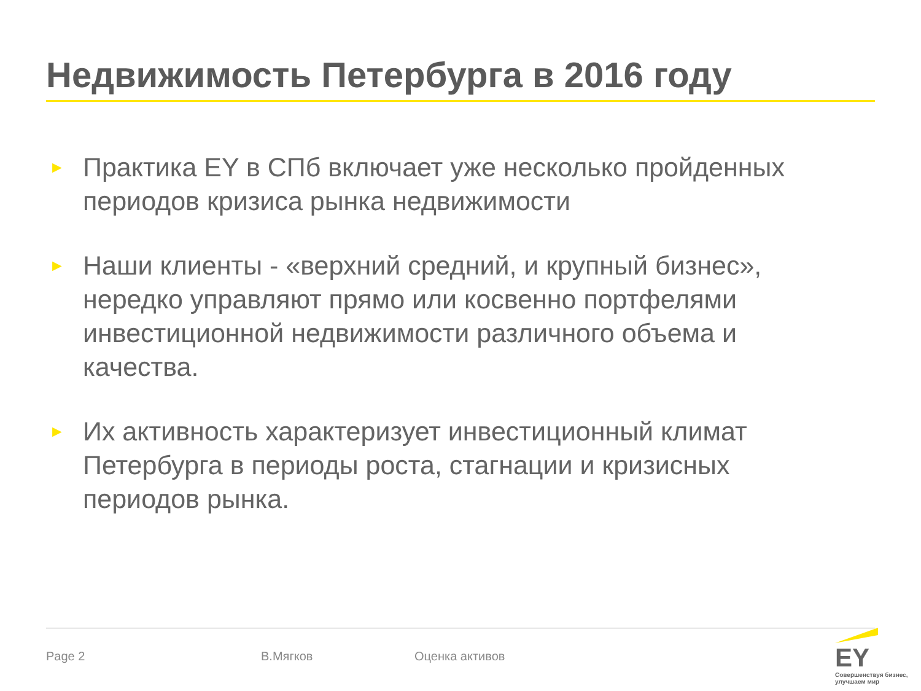Недвижимость Петербурга в 2016 году
►
Практика EY в СПб включает уже несколько пройденных периодов кризиса рынка недвижимости
►
Наши клиенты - «верхний средний, и крупный бизнес», нередко управляют прямо или косвенно портфелями инвестиционной недвижимости различного объема и качества.
►
Их активность характеризует инвестиционный климат Петербурга в периоды роста, стагнации и кризисных периодов рынка.
Page 2 В.Мягков Оценка активов
EY
Совершенствуя бизнес, улучшаем мир